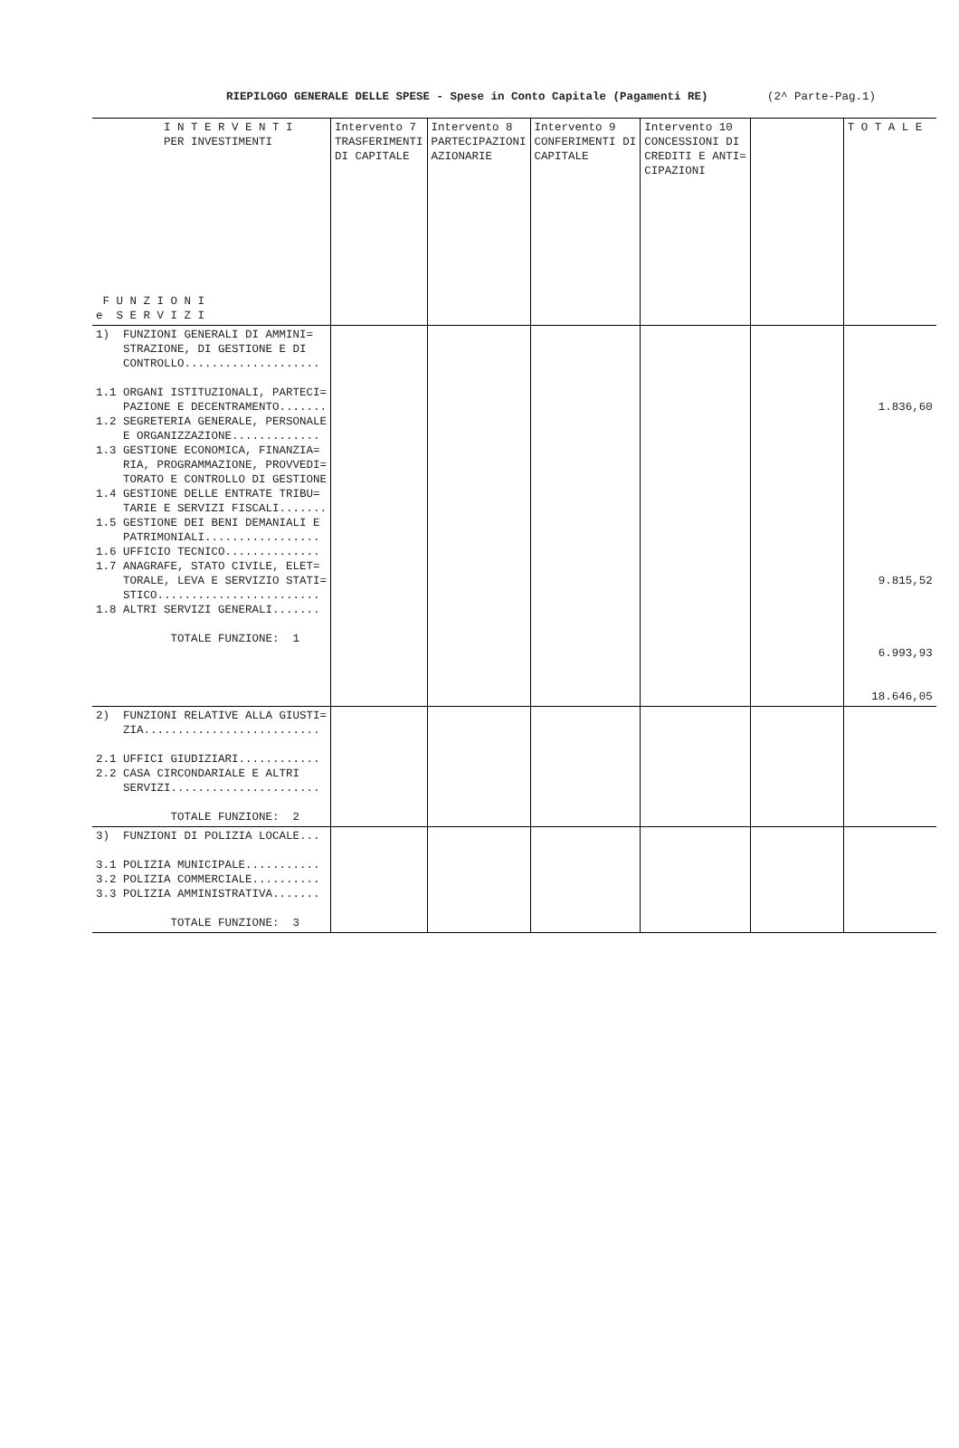RIEPILOGO GENERALE DELLE SPESE - Spese in Conto Capitale (Pagamenti RE) (2^ Parte-Pag.1)
| I N T E R V E N T I PER INVESTIMENTI F U N Z I O N I e S E R V I Z I | Intervento 7 TRASFERIMENTI DI CAPITALE | Intervento 8 PARTECIPAZIONI AZIONARIE | Intervento 9 CONFERIMENTI DI CAPITALE | Intervento 10 CONCESSIONI DI CREDITI E ANTI= CIPAZIONI | | T O T A L E |
| --- | --- | --- | --- | --- | --- | --- |
| 1) FUNZIONI GENERALI DI AMMINI= STRAZIONE, DI GESTIONE E DI CONTROLLO.................... 1.1 ORGANI ISTITUZIONALI, PARTECI= PAZIONE E DECENTRAMENTO....... 1.2 SEGRETERIA GENERALE, PERSONALE E ORGANIZZAZIONE............. 1.3 GESTIONE ECONOMICA, FINANZIA= RIA, PROGRAMMAZIONE, PROVVEDI= TORATO E CONTROLLO DI GESTIONE 1.4 GESTIONE DELLE ENTRATE TRIBU= TARIE E SERVIZI FISCALI....... 1.5 GESTIONE DEI BENI DEMANIALI E PATRIMONIALI................. 1.6 UFFICIO TECNICO.............. 1.7 ANAGRAFE, STATO CIVILE, ELET= TORALE, LEVA E SERVIZIO STATI= STICO........................ 1.8 ALTRI SERVIZI GENERALI....... TOTALE FUNZIONE: 1 | | | | | | 1.836,60 9.815,52 6.993,93 18.646,05 |
| 2) FUNZIONI RELATIVE ALLA GIUSTI= ZIA.......................... 2.1 UFFICI GIUDIZIARI............ 2.2 CASA CIRCONDARIALE E ALTRI SERVIZI...................... TOTALE FUNZIONE: 2 | | | | | | |
| 3) FUNZIONI DI POLIZIA LOCALE... 3.1 POLIZIA MUNICIPALE........... 3.2 POLIZIA COMMERCIALE.......... 3.3 POLIZIA AMMINISTRATIVA....... TOTALE FUNZIONE: 3 | | | | | | |